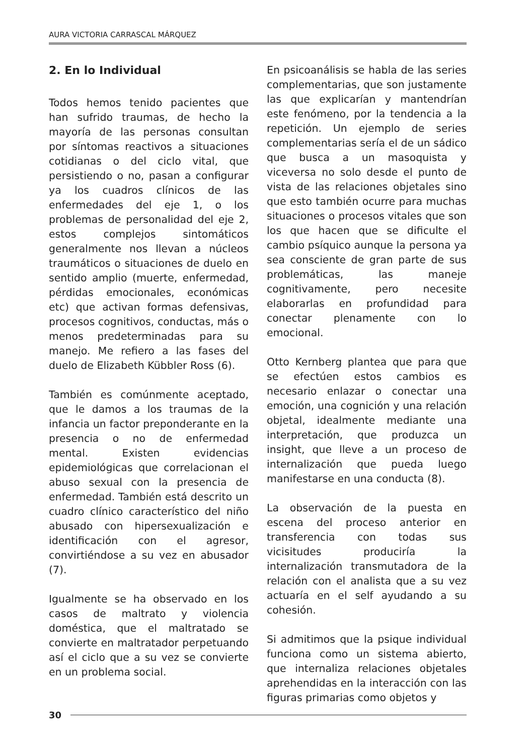AURA VICTORIA CARRASCAL MÁRQUEZ
2. En lo Individual
Todos hemos tenido pacientes que han sufrido traumas, de hecho la mayoría de las personas consultan por síntomas reactivos a situaciones cotidianas o del ciclo vital, que persistiendo o no, pasan a configurar ya los cuadros clínicos de las enfermedades del eje 1, o los problemas de personalidad del eje 2, estos complejos sintomáticos generalmente nos llevan a núcleos traumáticos o situaciones de duelo en sentido amplio (muerte, enfermedad, pérdidas emocionales, económicas etc) que activan formas defensivas, procesos cognitivos, conductas, más o menos predeterminadas para su manejo. Me refiero a las fases del duelo de Elizabeth Kübbler Ross (6).
También es comúnmente aceptado, que le damos a los traumas de la infancia un factor preponderante en la presencia o no de enfermedad mental. Existen evidencias epidemiológicas que correlacionan el abuso sexual con la presencia de enfermedad. También está descrito un cuadro clínico característico del niño abusado con hipersexualización e identificación con el agresor, convirtiéndose a su vez en abusador (7).
Igualmente se ha observado en los casos de maltrato y violencia doméstica, que el maltratado se convierte en maltratador perpetuando así el ciclo que a su vez se convierte en un problema social.
En psicoanálisis se habla de las series complementarias, que son justamente las que explicarían y mantendrían este fenómeno, por la tendencia a la repetición. Un ejemplo de series complementarias sería el de un sádico que busca a un masoquista y viceversa no solo desde el punto de vista de las relaciones objetales sino que esto también ocurre para muchas situaciones o procesos vitales que son los que hacen que se dificulte el cambio psíquico aunque la persona ya sea consciente de gran parte de sus problemáticas, las maneje cognitivamente, pero necesite elaborarlas en profundidad para conectar plenamente con lo emocional.
Otto Kernberg plantea que para que se efectúen estos cambios es necesario enlazar o conectar una emoción, una cognición y una relación objetal, idealmente mediante una interpretación, que produzca un insight, que lleve a un proceso de internalización que pueda luego manifestarse en una conducta (8).
La observación de la puesta en escena del proceso anterior en transferencia con todas sus vicisitudes produciría la internalización transmutadora de la relación con el analista que a su vez actuaría en el self ayudando a su cohesión.
Si admitimos que la psique individual funciona como un sistema abierto, que internaliza relaciones objetales aprehendidas en la interacción con las figuras primarias como objetos y
30